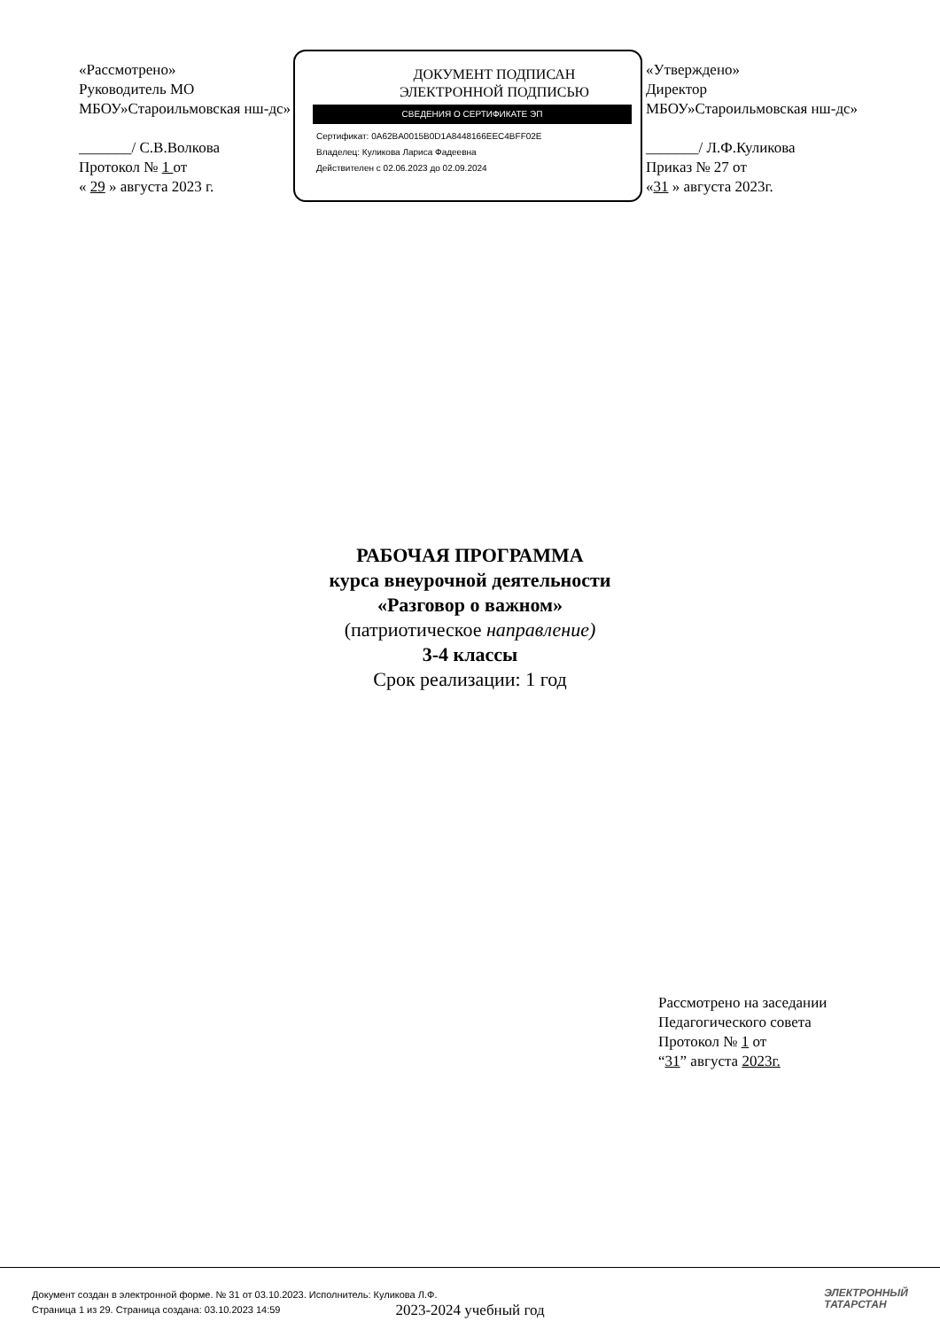«Рассмотрено»
Руководитель МО
МБОУ»Староильмовская нш-дс»
_______/ С.В.Волкова
Протокол № 1 от
« 29 » августа 2023 г.
ДОКУМЕНТ ПОДПИСАН
ЭЛЕКТРОННОЙ ПОДПИСЬЮ
СВЕДЕНИЯ О СЕРТИФИКАТЕ ЭП
Сертификат: 0A62BA0015B0D1A8448166EEC4BFF02E
Владелец: Куликова Лариса Фадеевна
Действителен с 02.06.2023 до 02.09.2024
«Утверждено»
Директор
МБОУ»Староильмовская нш-дс»
_______/ Л.Ф.Куликова
Приказ № 27 от
«31 » августа 2023г.
РАБОЧАЯ ПРОГРАММА
курса внеурочной деятельности
«Разговор о важном»
(патриотическое направление)
3-4 классы
Срок реализации: 1 год
Рассмотрено на заседании
Педагогического совета
Протокол № 1 от
“31” августа 2023г.
2023-2024 учебный год
Документ создан в электронной форме. № 31 от 03.10.2023. Исполнитель: Куликова Л.Ф.
Страница 1 из 29. Страница создана: 03.10.2023 14:59
ЭЛЕКТРОННЫЙ
ТАТАРСТАН